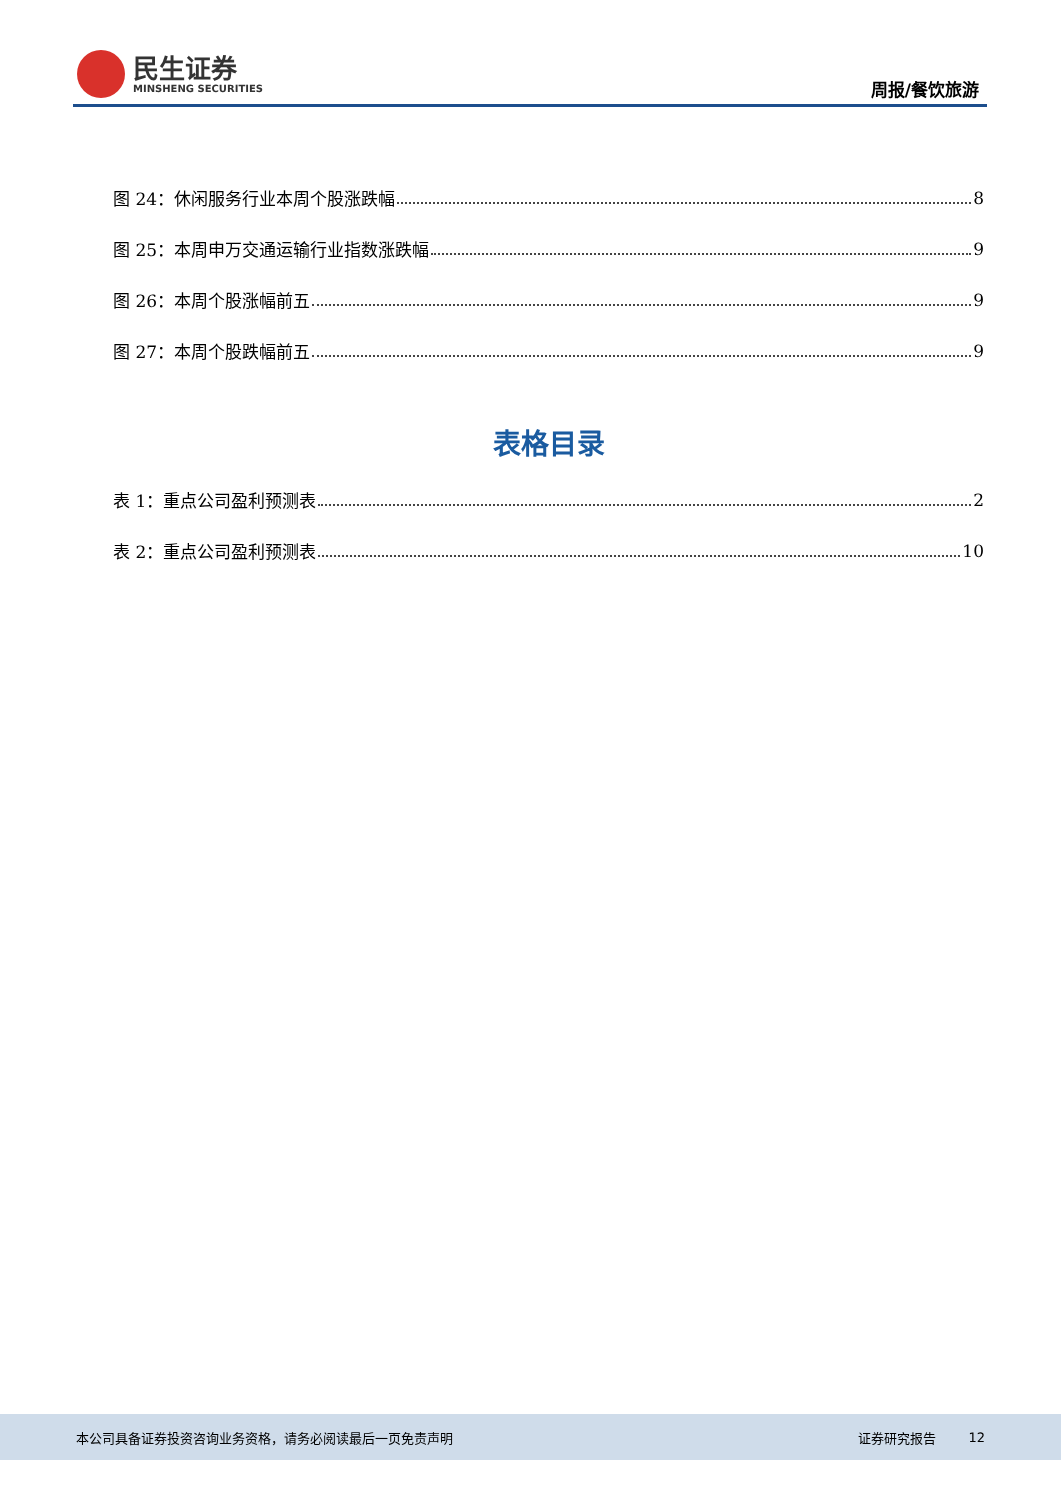民生证券
MINSHENG SECURITIES
周报/餐饮旅游
图 24：休闲服务行业本周个股涨跌幅 8
图 25：本周申万交通运输行业指数涨跌幅 9
图 26：本周个股涨幅前五 9
图 27：本周个股跌幅前五 9
表格目录
表 1：重点公司盈利预测表 2
表 2：重点公司盈利预测表 10
本公司具备证券投资咨询业务资格，请务必阅读最后一页免责声明 证券研究报告 12